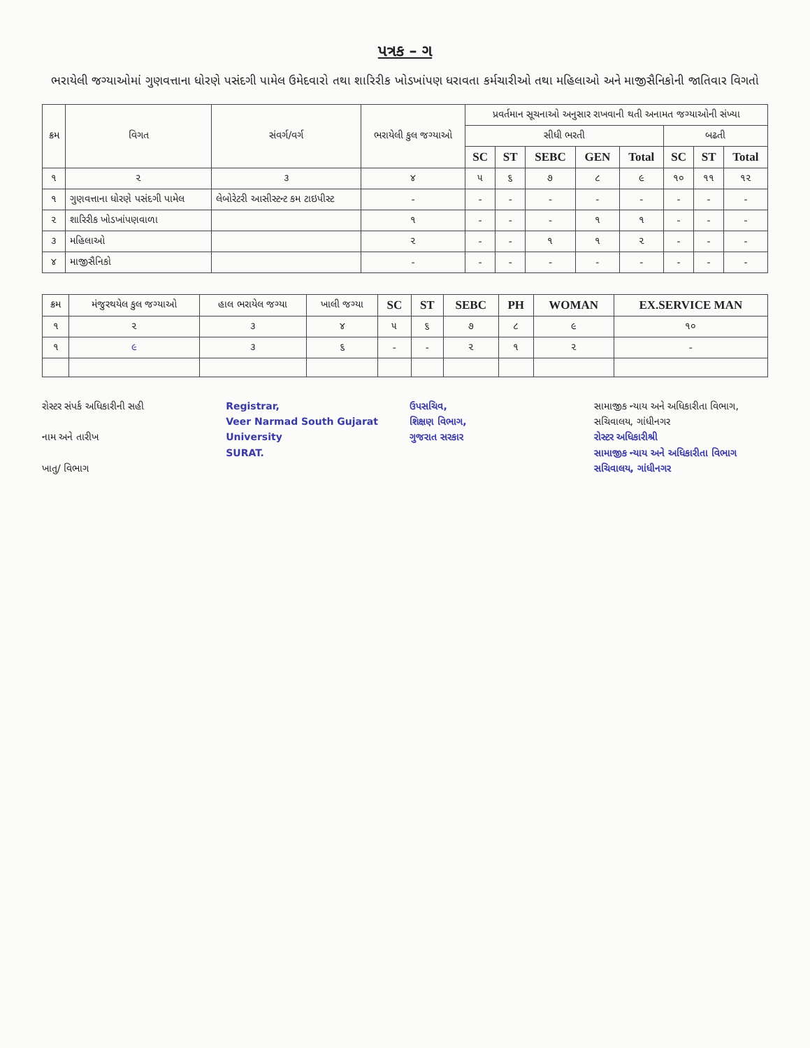પત્રક – ગ
ભરાયેલી જગ્યાઓમાં ગુણવત્તાના ધોરણે પસંદગી પામેલ ઉમેદવારો તથા શારિરીક ખોડખાંપણ ધરાવતા કર્મચારીઓ તથા મહિલાઓ અને માજીસૈનિકોની જાતિવાર વિગતો
| ક્રમ | વિગત | સંવર્ગ/વર્ગ | ભરાયેલી કુલ જગ્યાઓ | પ્રવર્તમાન સૂચનાઓ અનુસાર રાખવાની થતી અનામત જગ્યાઓની સંખ્યા | | | | | | | |
| --- | --- | --- | --- | --- | --- | --- | --- | --- | --- | --- | --- |
| | | | | સીધી ભરતી | | | | | બઢતી | | |
| | | | | SC | ST | SEBC | GEN | Total | SC | ST | Total |
| ૧ | ૨ | ૩ | ૪ | ૫ | ૬ | ૭ | ૮ | ૯ | ૧૦ | ૧૧ | ૧૨ |
| ૧ | ગુણવત્તાના ધોરણે પસંદગી પામેલ | લેબોરેટરી આસીસ્ટન્ટ કમ ટાઇપીસ્ટ | - | - | - | - | - | - | - | - | - |
| ૨ | શારિરીક ખોડખાંપણવાળા | | ૧ | - | - | - | ૧ | ૧ | - | - | - |
| ૩ | મહિલાઓ | | ૨ | - | - | ૧ | ૧ | ૨ | - | - | - |
| ૪ | માજીસૈનિકો | | - | - | - | - | - | - | - | - | - |
| ક્રમ | મંજુરથયેલ કુલ જગ્યાઓ | હાલ ભરાયેલ જગ્યા | ખાલી જગ્યા | SC | ST | SEBC | PH | WOMAN | EX.SERVICE MAN |
| --- | --- | --- | --- | --- | --- | --- | --- | --- | --- |
| ૧ | ૨ | ૩ | ૪ | ૫ | ૬ | ૭ | ૮ | ૯ | ૧૦ |
| ૧ | ૯ | ૩ | ૬ | - | - | ૨ | ૧ | ૨ | - |
રોસ્ટર સંપર્ક અધિકારીની સહી
નામ અને તારીખ
ખાતુ/ વિભાગ
Registrar,
Veer Narmad South Gujarat University
SURAT.
ઉપસચિવ,
શિક્ષણ વિભાગ,
ગુજરાત સરકાર
સામાજીક ન્યાય અને અધિકારીતા વિભાગ,
સચિવાલય, ગાંધીનગર
રોસ્ટર અધિકારીશ્રી
સામાજીક ન્યાય અને અધિકારીતા વિભાગ
સચિવાલય, ગાંધીનગર